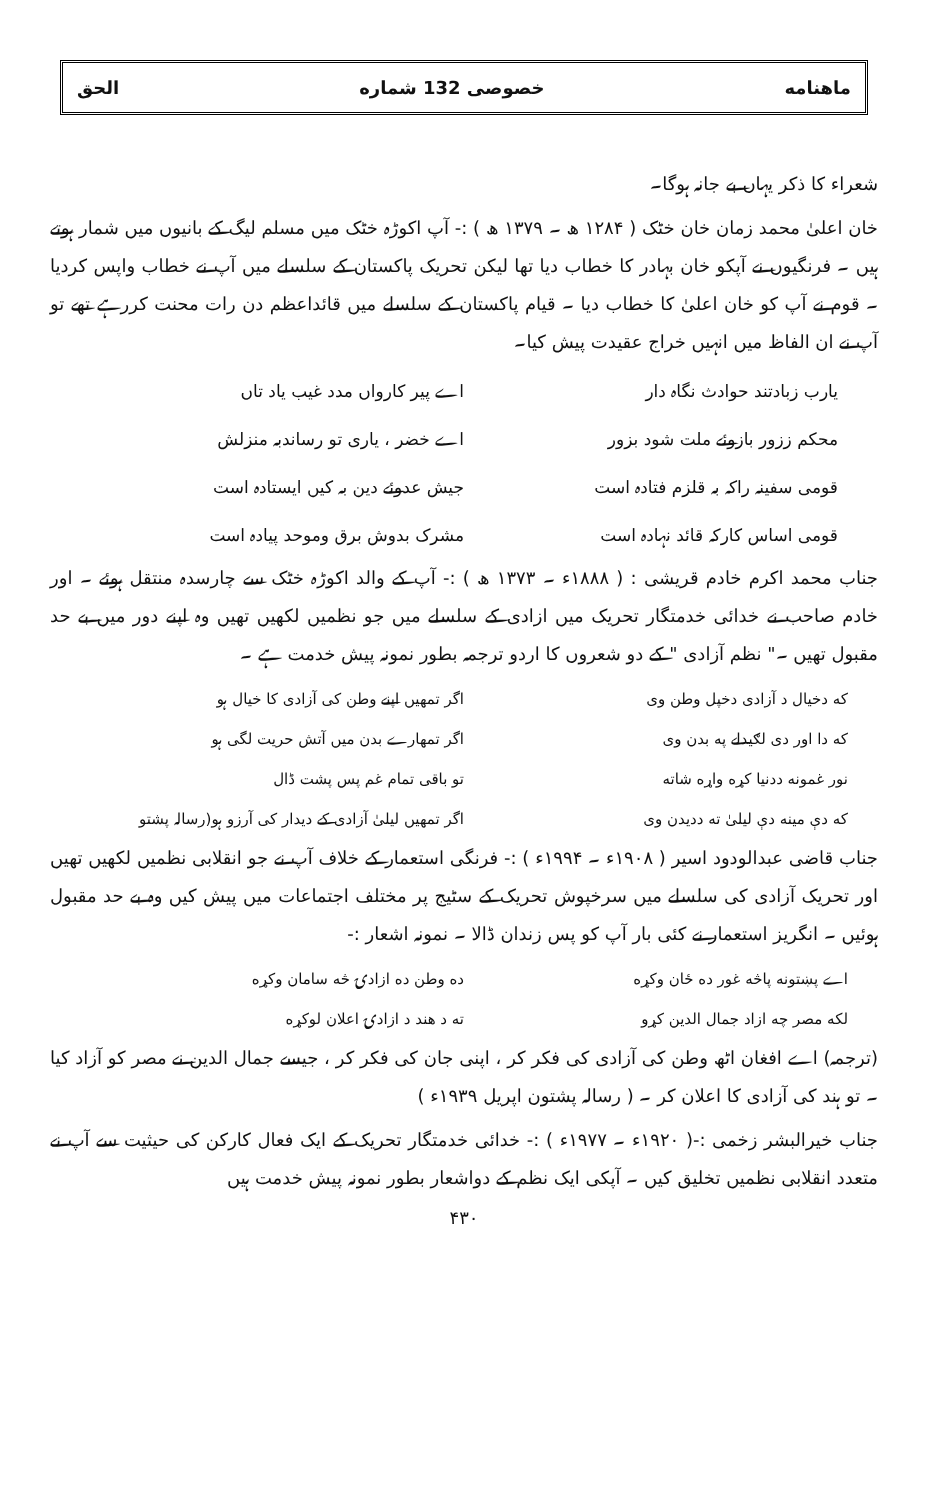ماهنامه خصوصی 132 شماره الحق
شعراء کا ذکر یہاں بے جانہ ہوگا۔
خان اعلیٰ محمد زمان خان خٹک ( ۱۲۸۴ ھ ۔ ۱۳۷۹ ھ ) :- آپ اکوڑہ خٹک میں مسلم لیگ کے بانیوں میں شمار ہوتے ہیں ۔ فرنگیوں نے آپکو خان بہادر کا خطاب دیا تھا لیکن تحریک پاکستان کے سلسلے میں آپ نے خطاب واپس کردیا ۔ قوم نے آپ کو خان اعلیٰ کا خطاب دیا ۔ قیام پاکستان کے سلسلے میں قائداعظم دن رات محنت کررہے تھے تو آپ نے ان الفاظ میں انہیں خراج عقیدت پیش کیا۔
یارب زبادتند حوادث نگاہ دار اے پیر کارواں مدد غیب یاد تاں
محکم ززور بازوئے ملت شود بزور اے خضر ، یاری تو رساندبہ منزلش
قومی سفینہ راکہ بہ قلزم فتادہ است
جیش عدوئے دین بہ کیں ایستادہ است
قومی اساس کارکہ قائد نہادہ است مشرک بدوش برق وموحد پیادہ است
جناب محمد اکرم خادم قریشی : ( ۱۸۸۸ء ۔ ۱۳۷۳ ھ ) :- آپ کے والد اکوڑہ خٹک سے چارسدہ منتقل ہوئے ۔ اور خادم صاحب نے خدائی خدمتگار تحریک میں ازادی کے سلسلے میں جو نظمیں لکھیں تھیں وہ اپنے دور میں بے حد مقبول تھیں ۔" نظم آزادی " کے دو شعروں کا اردو ترجمہ بطور نمونہ پیش خدمت ہے ۔
که دخیال د آزادی دخپل وطن وی اگر تمھیں اپنے وطن کی آزادی کا خیال ہو
که دا اور دی لګیدلے په بدن وی اگر تمھارے بدن میں آتش حریت لگی ہو
نور غمونه ددنیا کړه واړه شاته تو باقی تمام غم پس پشت ڈال
که دې مینه دې لیلیٰ ته ددیدن وی
اگر تمھیں لیلیٰ آزادی کے دیدار کی آرزو ہو(رسالہ پشتو
جناب قاضی عبدالودود اسیر ( ۱۹۰۸ء ۔ ۱۹۹۴ء ) :- فرنگی استعمار کے خلاف آپ نے جو انقلابی نظمیں لکھیں تھیں اور تحریک آزادی کی سلسلے میں سرخپوش تحریک کے سٹیج پر مختلف اجتماعات میں پیش کیں وہ بے حد مقبول ہوئیں ۔ انگریز استعمار نے کئی بار آپ کو پس زندان ڈالا ۔ نمونہ اشعار :-
اے پښتونه پاڅه غور ده ځان وکړه ده وطن ده ازادۍ څه سامان وکړه
لکه مصر چه ازاد جمال الدین کړو ته د هند د ازادۍ اعلان لوکړه
(ترجمہ) اے افغان اٹھ وطن کی آزادی کی فکر کر ، اپنی جان کی فکر کر ، جیسے جمال الدین نے مصر کو آزاد کیا ۔ تو ہند کی آزادی کا اعلان کر ۔ ( رسالہ پشتون اپریل ۱۹۳۹ء )
جناب خیرالبشر زخمی :-( ۱۹۲۰ء ۔ ۱۹۷۷ء ) :- خدائی خدمتگار تحریک کے ایک فعال کارکن کی حیثیت سے آپ نے متعدد انقلابی نظمیں تخلیق کیں ۔ آپکی ایک نظم کے دواشعار بطور نمونہ پیش خدمت ہیں
۴۳۰